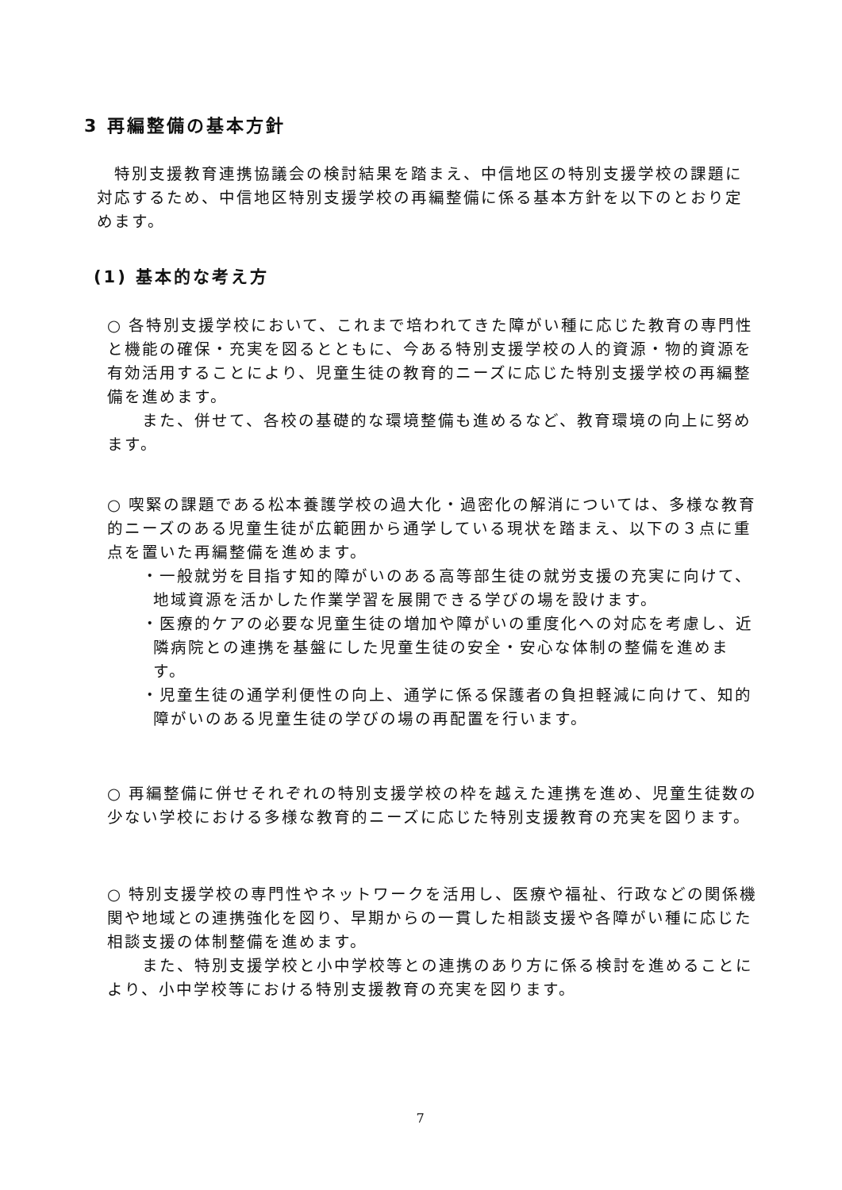3 再編整備の基本方針
　特別支援教育連携協議会の検討結果を踏まえ、中信地区の特別支援学校の課題に対応するため、中信地区特別支援学校の再編整備に係る基本方針を以下のとおり定めます。
(1) 基本的な考え方
○ 各特別支援学校において、これまで培われてきた障がい種に応じた教育の専門性と機能の確保・充実を図るとともに、今ある特別支援学校の人的資源・物的資源を有効活用することにより、児童生徒の教育的ニーズに応じた特別支援学校の再編整備を進めます。
　　また、併せて、各校の基礎的な環境整備も進めるなど、教育環境の向上に努めます。
○ 喫緊の課題である松本養護学校の過大化・過密化の解消については、多様な教育的ニーズのある児童生徒が広範囲から通学している現状を踏まえ、以下の３点に重点を置いた再編整備を進めます。
・一般就労を目指す知的障がいのある高等部生徒の就労支援の充実に向けて、地域資源を活かした作業学習を展開できる学びの場を設けます。
・医療的ケアの必要な児童生徒の増加や障がいの重度化への対応を考慮し、近隣病院との連携を基盤にした児童生徒の安全・安心な体制の整備を進めます。
・児童生徒の通学利便性の向上、通学に係る保護者の負担軽減に向けて、知的障がいのある児童生徒の学びの場の再配置を行います。
○ 再編整備に併せそれぞれの特別支援学校の枠を越えた連携を進め、児童生徒数の少ない学校における多様な教育的ニーズに応じた特別支援教育の充実を図ります。
○ 特別支援学校の専門性やネットワークを活用し、医療や福祉、行政などの関係機関や地域との連携強化を図り、早期からの一貫した相談支援や各障がい種に応じた相談支援の体制整備を進めます。
　　また、特別支援学校と小中学校等との連携のあり方に係る検討を進めることにより、小中学校等における特別支援教育の充実を図ります。
7